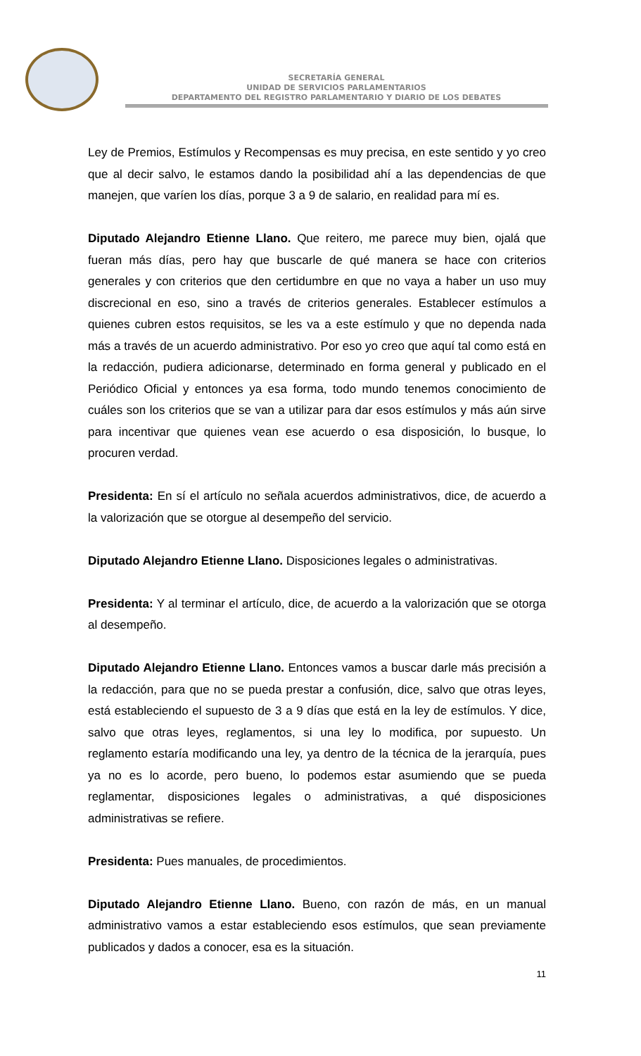SECRETARÍA GENERAL
UNIDAD DE SERVICIOS PARLAMENTARIOS
DEPARTAMENTO DEL REGISTRO PARLAMENTARIO Y DIARIO DE LOS DEBATES
Ley de Premios, Estímulos y Recompensas es muy precisa, en este sentido y yo creo que al decir salvo, le estamos dando la posibilidad ahí a las dependencias de que manejen, que varíen los días, porque 3 a 9 de salario, en realidad para mí es.
Diputado Alejandro Etienne Llano. Que reitero, me parece muy bien, ojalá que fueran más días, pero hay que buscarle de qué manera se hace con criterios generales y con criterios que den certidumbre en que no vaya a haber un uso muy discrecional en eso, sino a través de criterios generales. Establecer estímulos a quienes cubren estos requisitos, se les va a este estímulo y que no dependa nada más a través de un acuerdo administrativo. Por eso yo creo que aquí tal como está en la redacción, pudiera adicionarse, determinado en forma general y publicado en el Periódico Oficial y entonces ya esa forma, todo mundo tenemos conocimiento de cuáles son los criterios que se van a utilizar para dar esos estímulos y más aún sirve para incentivar que quienes vean ese acuerdo o esa disposición, lo busque, lo procuren verdad.
Presidenta: En sí el artículo no señala acuerdos administrativos, dice, de acuerdo a la valorización que se otorgue al desempeño del servicio.
Diputado Alejandro Etienne Llano. Disposiciones legales o administrativas.
Presidenta: Y al terminar el artículo, dice, de acuerdo a la valorización que se otorga al desempeño.
Diputado Alejandro Etienne Llano. Entonces vamos a buscar darle más precisión a la redacción, para que no se pueda prestar a confusión, dice, salvo que otras leyes, está estableciendo el supuesto de 3 a 9 días que está en la ley de estímulos. Y dice, salvo que otras leyes, reglamentos, si una ley lo modifica, por supuesto. Un reglamento estaría modificando una ley, ya dentro de la técnica de la jerarquía, pues ya no es lo acorde, pero bueno, lo podemos estar asumiendo que se pueda reglamentar, disposiciones legales o administrativas, a qué disposiciones administrativas se refiere.
Presidenta: Pues manuales, de procedimientos.
Diputado Alejandro Etienne Llano. Bueno, con razón de más, en un manual administrativo vamos a estar estableciendo esos estímulos, que sean previamente publicados y dados a conocer, esa es la situación.
11